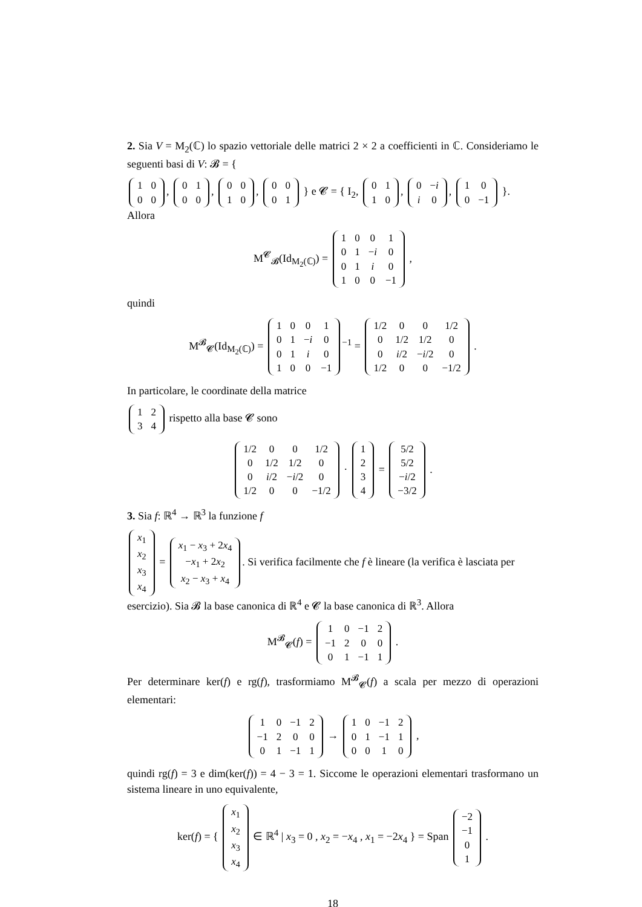2. Sia V = M<sub>2</sub>(ℂ) lo spazio vettoriale delle matrici 2 × 2 a coefficienti in ℂ. Consideriamo le seguenti basi di V: 𝓑 = {
| 1 | 0 |
| 0 | 0 |
,
| 0 | 1 |
| 0 | 0 |
,
| 0 | 0 |
| 1 | 0 |
,
| 0 | 0 |
| 0 | 1 |
} e 𝓒 = { I<sub>2</sub>,
| 0 | 1 |
| 1 | 0 |
,
| 0 | − i |
| i | 0 |
,
| 1 | 0 |
| 0 | −1 |
}. Allora
M<sup>𝓒</sup><sub>𝓑</sub>(Id<sub>M<sub>2</sub>(ℂ)</sub>) =
| 1 | 0 | 0 | 1 |
| 0 | 1 | − i | 0 |
| 0 | 1 | i | 0 |
| 1 | 0 | 0 | −1 |
,
quindi
M<sup>𝓑</sup><sub>𝓒</sub>(Id<sub>M<sub>2</sub>(ℂ)</sub>) =
| 1 | 0 | 0 | 1 |
| 0 | 1 | − i | 0 |
| 0 | 1 | i | 0 |
| 1 | 0 | 0 | −1 |
<sup>−1</sup> =
| 1/2 | 0 | 0 | 1/2 |
| 0 | 1/2 | 1/2 | 0 |
| 0 | i /2 | − i /2 | 0 |
| 1/2 | 0 | 0 | −1/2 |
.
In particolare, le coordinate della matrice
| 1 | 2 |
| 3 | 4 |
rispetto alla base 𝓒 sono
| 1/2 | 0 | 0 | 1/2 |
| 0 | 1/2 | 1/2 | 0 |
| 0 | i /2 | − i /2 | 0 |
| 1/2 | 0 | 0 | −1/2 |
·
| 1 |
| 2 |
| 3 |
| 4 |
=
| 5/2 |
| 5/2 |
| − i /2 |
| −3/2 |
.
3. Sia f: ℝ<sup>4</sup> → ℝ<sup>3</sup> la funzione f
| x<sub>1</sub> |
| x<sub>2</sub> |
| x<sub>3</sub> |
| x<sub>4</sub> |
=
| x<sub>1</sub> − x<sub>3</sub> + 2 x<sub>4</sub> |
| − x<sub>1</sub> + 2 x<sub>2</sub> |
| x<sub>2</sub> − x<sub>3</sub> + x<sub>4</sub> |
. Si verifica facilmente che f è lineare (la verifica è lasciata per esercizio). Sia 𝓑 la base canonica di ℝ<sup>4</sup> e 𝓒 la base canonica di ℝ<sup>3</sup>. Allora
M<sup>𝓑</sup><sub>𝓒</sub>(f) =
| 1 | 0 | −1 | 2 |
| −1 | 2 | 0 | 0 |
| 0 | 1 | −1 | 1 |
.
Per determinare ker(f) e rg(f), trasformiamo M<sup>𝓑</sup><sub>𝓒</sub>(f) a scala per mezzo di operazioni elementari:
| 1 | 0 | −1 | 2 |
| −1 | 2 | 0 | 0 |
| 0 | 1 | −1 | 1 |
→
| 1 | 0 | −1 | 2 |
| 0 | 1 | −1 | 1 |
| 0 | 0 | 1 | 0 |
,
quindi rg(f) = 3 e dim(ker(f)) = 4 − 3 = 1. Siccome le operazioni elementari trasformano un sistema lineare in uno equivalente,
ker(f) = {
| x<sub>1</sub> |
| x<sub>2</sub> |
| x<sub>3</sub> |
| x<sub>4</sub> |
∈ ℝ<sup>4</sup> | x<sub>3</sub> = 0 , x<sub>2</sub> = −x<sub>4</sub> , x<sub>1</sub> = −2x<sub>4</sub> } = Span
| −2 |
| −1 |
| 0 |
| 1 |
.
18